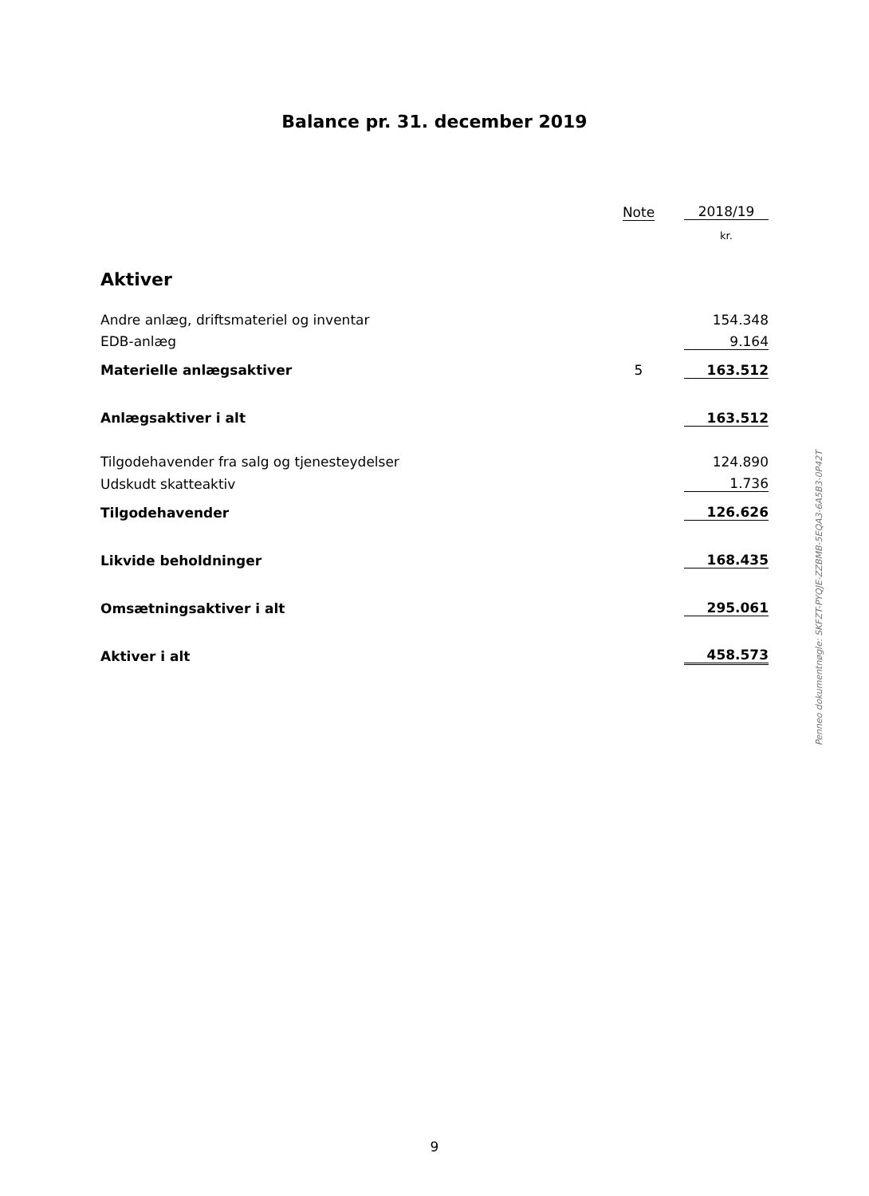Balance pr. 31. december 2019
| | Note | | 2018/19 |
| | | | kr. |
| Aktiver | | | |
| Andre anlæg, driftsmateriel og inventar | | | 154.348 |
| EDB-anlæg | | | 9.164 |
| Materielle anlægsaktiver | 5 | | 163.512 |
| Anlægsaktiver i alt | | | 163.512 |
| Tilgodehavender fra salg og tjenesteydelser | | | 124.890 |
| Udskudt skatteaktiv | | | 1.736 |
| Tilgodehavender | | | 126.626 |
| Likvide beholdninger | | | 168.435 |
| Omsætningsaktiver i alt | | | 295.061 |
| Aktiver i alt | | | 458.573 |
Penneo dokumentnøgle: SKFZT-PYQJE-ZZBMB-5EQA3-6A5B3-0P42T
9